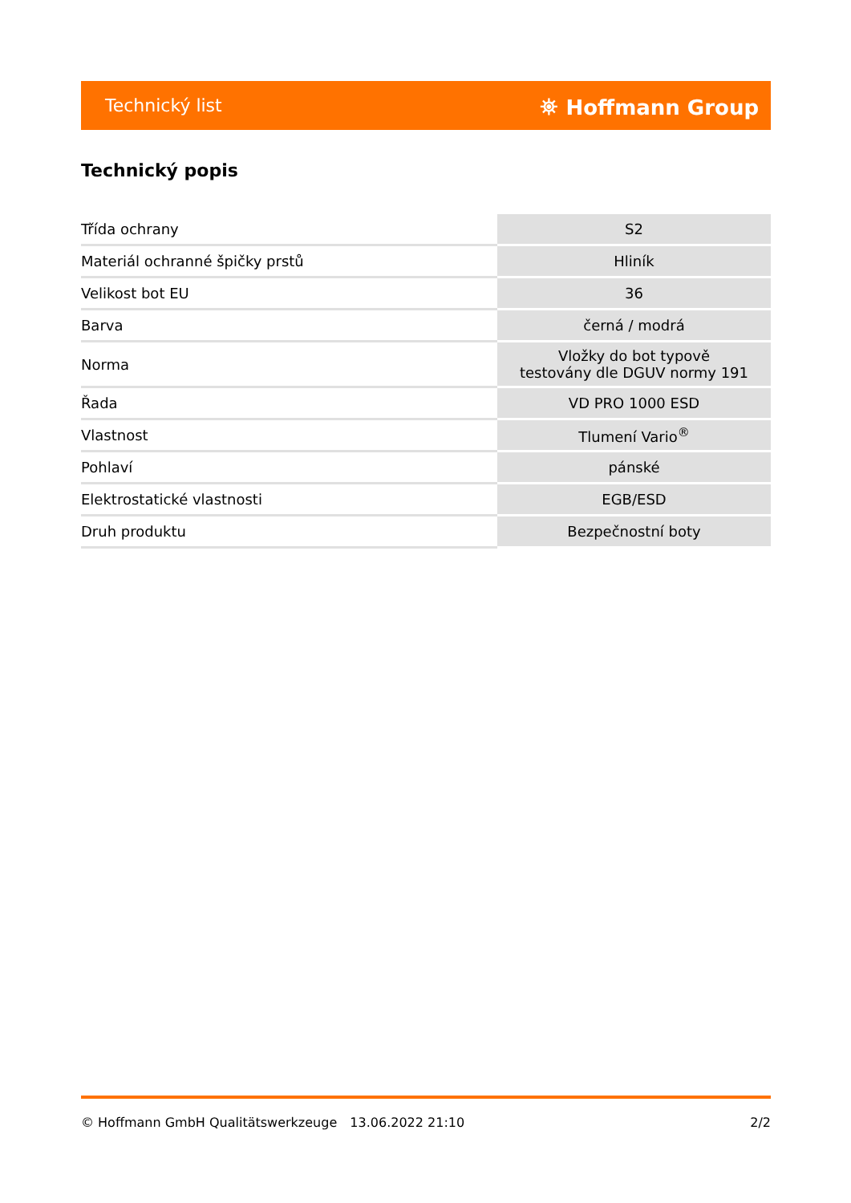Technický list ⛯ Hoffmann Group
Technický popis
| Třída ochrany | S2 |
| Materiál ochranné špičky prstů | Hliník |
| Velikost bot EU | 36 |
| Barva | černá / modrá |
| Norma | Vložky do bot typově testovány dle DGUV normy 191 |
| Řada | VD PRO 1000 ESD |
| Vlastnost | Tlumení Vario<sup>®</sup> |
| Pohlaví | pánské |
| Elektrostatické vlastnosti | EGB/ESD |
| Druh produktu | Bezpečnostní boty |
© Hoffmann GmbH Qualitätswerkzeuge 13.06.2022 21:10 2/2